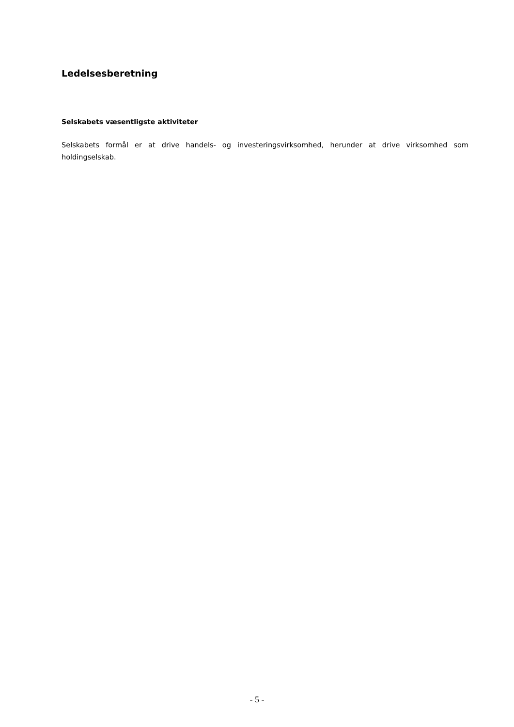Ledelsesberetning
Selskabets væsentligste aktiviteter
Selskabets formål er at drive handels- og investeringsvirksomhed, herunder at drive virksomhed som holdingselskab.
- 5 -